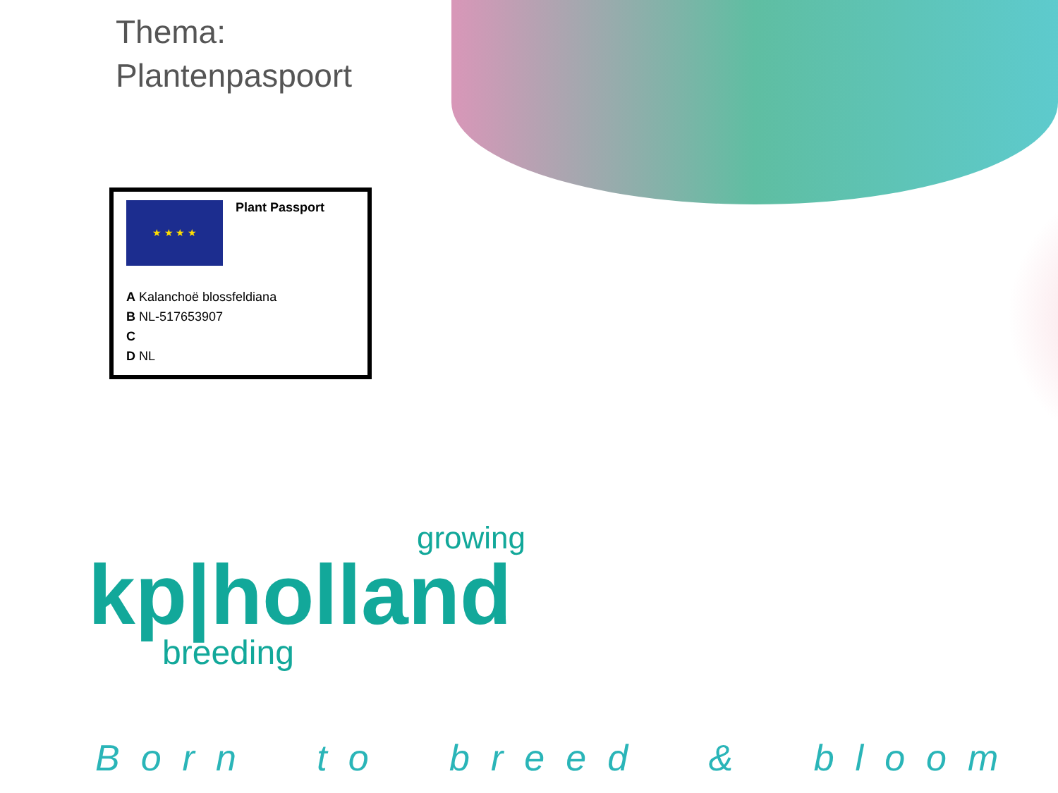Thema:
Plantenpaspoort
★ ★ ★ ★
Plant Passport
A Kalanchoë blossfeldiana
B NL-517653907
C
D NL
growing
kp|holland
breeding
Born to breed & bloom